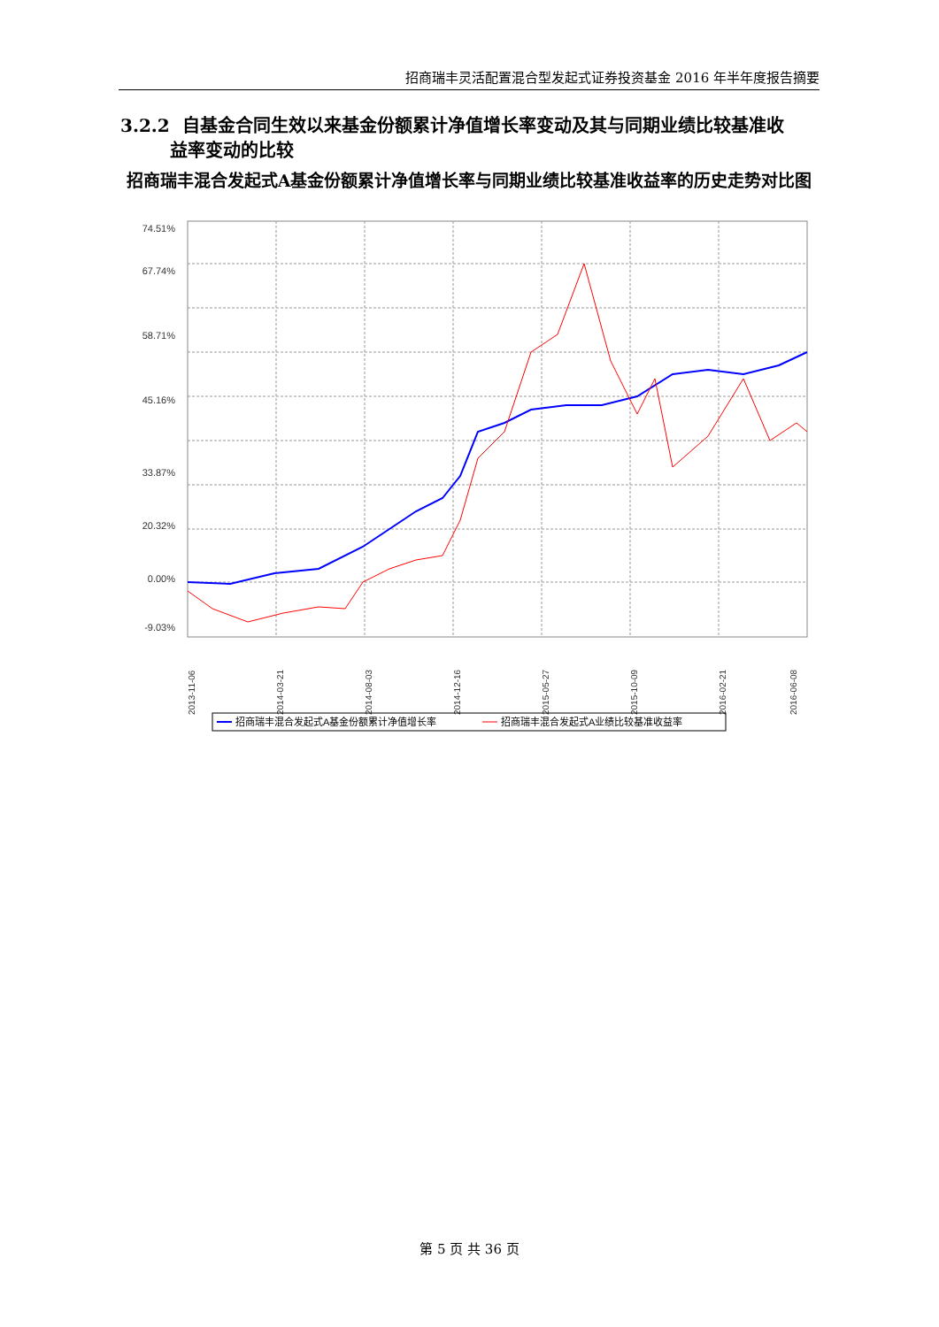招商瑞丰灵活配置混合型发起式证券投资基金 2016 年半年度报告摘要
3.2.2 自基金合同生效以来基金份额累计净值增长率变动及其与同期业绩比较基准收
益率变动的比较
招商瑞丰混合发起式A基金份额累计净值增长率与同期业绩比较基准收益率的历史走势对比图
74.51%
67.74%
58.71%
45.16%
33.87%
20.32%
0.00%
-9.03%
2013-11-06
2014-03-21
2014-08-03
2014-12-16
2015-05-27
2015-10-09
2016-02-21
2016-06-08
招商瑞丰混合发起式A基金份额累计净值增长率
招商瑞丰混合发起式A业绩比较基准收益率
第 5 页 共 36 页